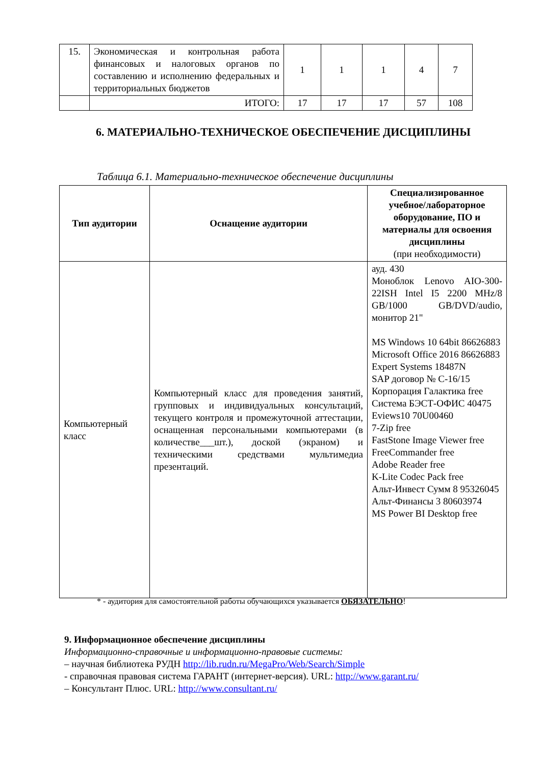| 15. | Экономическая и контрольная работа финансовых и налоговых органов по составлению и исполнению федеральных и территориальных бюджетов | 1 | 1 | 1 | 4 | 7 |
| | ИТОГО: | 17 | 17 | 17 | 57 | 108 |
6. МАТЕРИАЛЬНО-ТЕХНИЧЕСКОЕ ОБЕСПЕЧЕНИЕ ДИСЦИПЛИНЫ
Таблица 6.1. Материально-техническое обеспечение дисциплины
| Тип аудитории | Оснащение аудитории | Специализированное учебное/лабораторное оборудование, ПО и материалы для освоения дисциплины (при необходимости) |
| --- | --- | --- |
| Компьютерный класс | Компьютерный класс для проведения занятий, групповых и индивидуальных консультаций, текущего контроля и промежуточной аттестации, оснащенная персональными компьютерами (в количестве___шт.), доской (экраном) и техническими средствами мультимедиа презентаций. | ауд. 430 Моноблок Lenovo AIO-300-22ISH Intel I5 2200 MHz/8 GB/1000 GB/DVD/audio, монитор 21" MS Windows 10 64bit 86626883 Microsoft Office 2016 86626883 Expert Systems 18487N SAP договор № С-16/15 Корпорация Галактика free Система БЭСТ-ОФИС 40475 Eviews10 70U00460 7-Zip free FastStone Image Viewer free FreeCommander free Adobe Reader free K-Lite Codec Pack free Альт-Инвест Сумм 8 95326045 Альт-Финансы 3 80603974 MS Power BI Desktop free |
* - аудитория для самостоятельной работы обучающихся указывается ОБЯЗАТЕЛЬНО!
9. Информационное обеспечение дисциплины
Информационно-справочные и информационно-правовые системы:
– научная библиотека РУДН http://lib.rudn.ru/MegaPro/Web/Search/Simple
- справочная правовая система ГАРАНТ (интернет-версия). URL: http://www.garant.ru/
– Консультант Плюс. URL: http://www.consultant.ru/